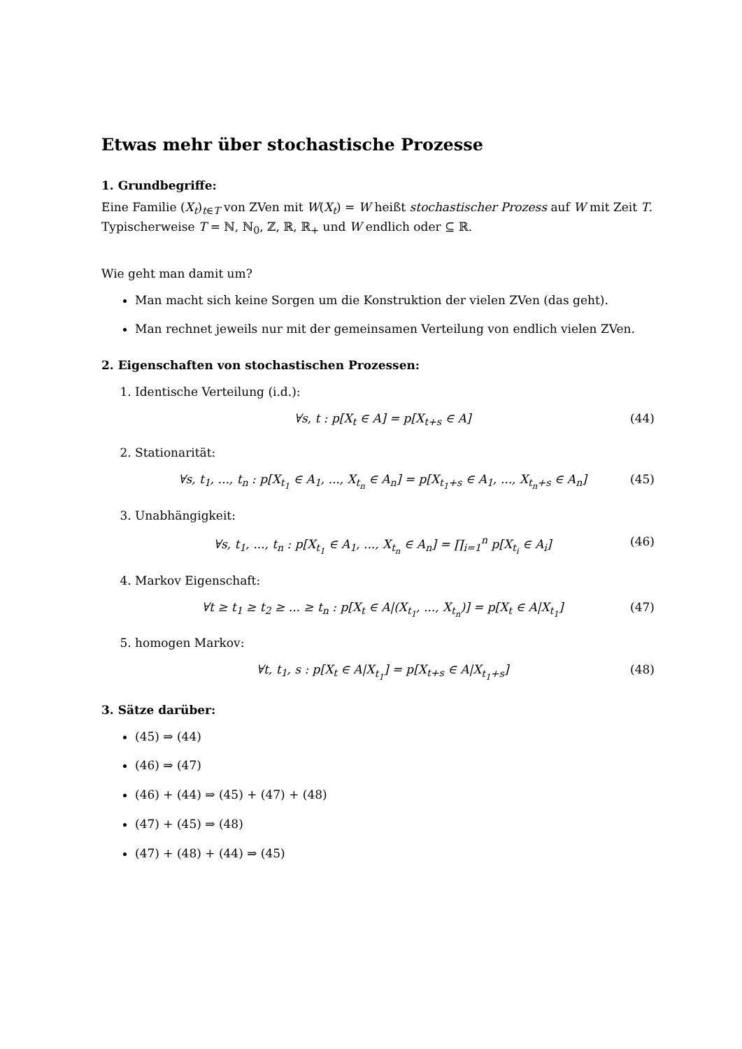Etwas mehr über stochastische Prozesse
1. Grundbegriffe:
Eine Familie (X<sub>t</sub>)<sub>t∈T</sub> von ZVen mit W(X<sub>t</sub>) = W heißt stochastischer Prozess auf W mit Zeit T.
Typischerweise T = ℕ, ℕ<sub>0</sub>, ℤ, ℝ, ℝ<sub>+</sub> und W endlich oder ⊆ ℝ.
Wie geht man damit um?
Man macht sich keine Sorgen um die Konstruktion der vielen ZVen (das geht).
Man rechnet jeweils nur mit der gemeinsamen Verteilung von endlich vielen ZVen.
2. Eigenschaften von stochastischen Prozessen:
1. Identische Verteilung (i.d.):
∀s, t : p[X<sub>t</sub> ∈ A] = p[X<sub>t+s</sub> ∈ A] (44)
2. Stationarität:
∀s, t<sub>1</sub>, ..., t<sub>n</sub> : p[X<sub>t<sub>1</sub></sub> ∈ A<sub>1</sub>, ..., X<sub>t<sub>n</sub></sub> ∈ A<sub>n</sub>] = p[X<sub>t<sub>1</sub>+s</sub> ∈ A<sub>1</sub>, ..., X<sub>t<sub>n</sub>+s</sub> ∈ A<sub>n</sub>] (45)
3. Unabhängigkeit:
∀s, t<sub>1</sub>, ..., t<sub>n</sub> : p[X<sub>t<sub>1</sub></sub> ∈ A<sub>1</sub>, ..., X<sub>t<sub>n</sub></sub> ∈ A<sub>n</sub>] = ∏<sub>i=1</sub><sup>n</sup> p[X<sub>t<sub>i</sub></sub> ∈ A<sub>i</sub>] (46)
4. Markov Eigenschaft:
∀t ≥ t<sub>1</sub> ≥ t<sub>2</sub> ≥ ... ≥ t<sub>n</sub> : p[X<sub>t</sub> ∈ A|(X<sub>t<sub>1</sub></sub>, ..., X<sub>t<sub>n</sub></sub>)] = p[X<sub>t</sub> ∈ A|X<sub>t<sub>1</sub></sub>] (47)
5. homogen Markov:
∀t, t<sub>1</sub>, s : p[X<sub>t</sub> ∈ A|X<sub>t<sub>1</sub></sub>] = p[X<sub>t+s</sub> ∈ A|X<sub>t<sub>1</sub>+s</sub>] (48)
3. Sätze darüber:
(45) ⇒ (44)
(46) ⇒ (47)
(46) + (44) ⇒ (45) + (47) + (48)
(47) + (45) ⇒ (48)
(47) + (48) + (44) ⇒ (45)